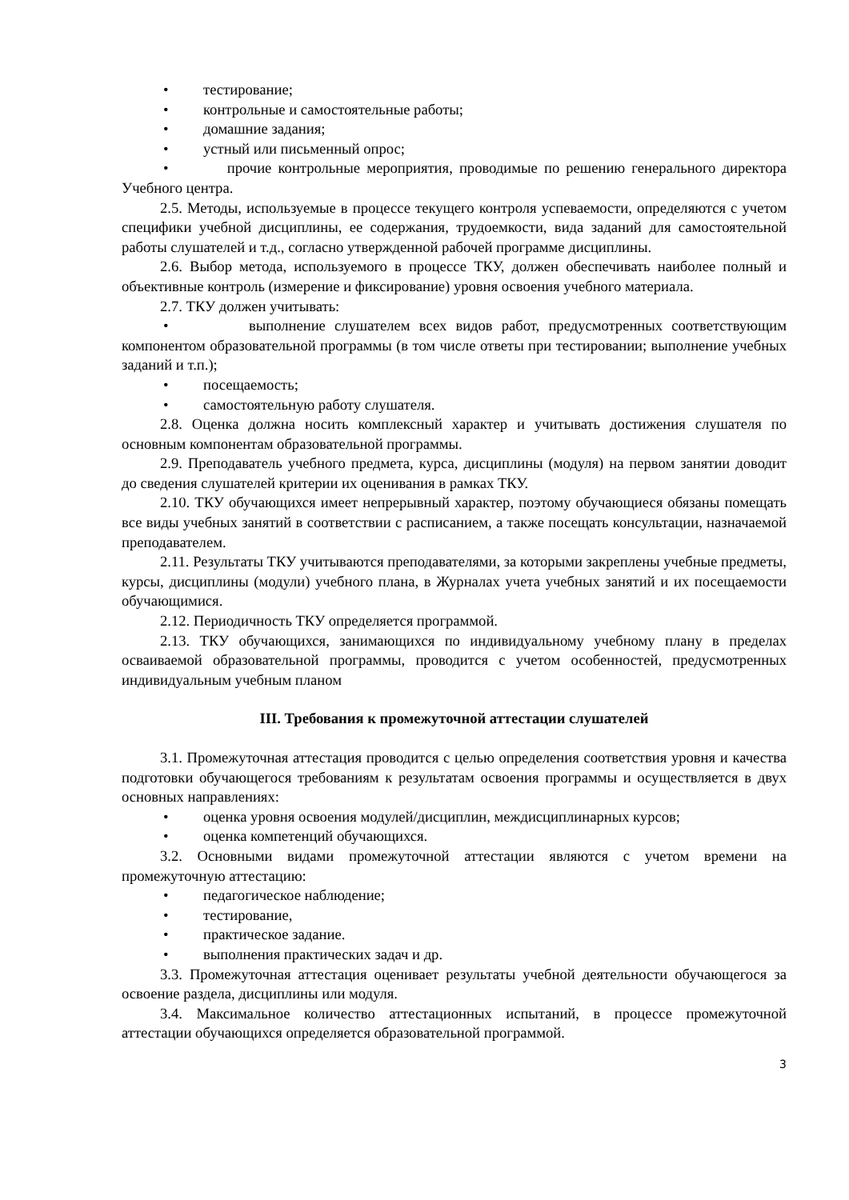• тестирование;
• контрольные и самостоятельные работы;
• домашние задания;
• устный или письменный опрос;
• прочие контрольные мероприятия, проводимые по решению генерального директора Учебного центра.
2.5. Методы, используемые в процессе текущего контроля успеваемости, определяются с учетом специфики учебной дисциплины, ее содержания, трудоемкости, вида заданий для самостоятельной работы слушателей и т.д., согласно утвержденной рабочей программе дисциплины.
2.6. Выбор метода, используемого в процессе ТКУ, должен обеспечивать наиболее полный и объективные контроль (измерение и фиксирование) уровня освоения учебного материала.
2.7. ТКУ должен учитывать:
• выполнение слушателем всех видов работ, предусмотренных соответствующим компонентом образовательной программы (в том числе ответы при тестировании; выполнение учебных заданий и т.п.);
• посещаемость;
• самостоятельную работу слушателя.
2.8. Оценка должна носить комплексный характер и учитывать достижения слушателя по основным компонентам образовательной программы.
2.9. Преподаватель учебного предмета, курса, дисциплины (модуля) на первом занятии доводит до сведения слушателей критерии их оценивания в рамках ТКУ.
2.10. ТКУ обучающихся имеет непрерывный характер, поэтому обучающиеся обязаны помещать все виды учебных занятий в соответствии с расписанием, а также посещать консультации, назначаемой преподавателем.
2.11. Результаты ТКУ учитываются преподавателями, за которыми закреплены учебные предметы, курсы, дисциплины (модули) учебного плана, в Журналах учета учебных занятий и их посещаемости обучающимися.
2.12. Периодичность ТКУ определяется программой.
2.13. ТКУ обучающихся, занимающихся по индивидуальному учебному плану в пределах осваиваемой образовательной программы, проводится с учетом особенностей, предусмотренных индивидуальным учебным планом
III. Требования к промежуточной аттестации слушателей
3.1. Промежуточная аттестация проводится с целью определения соответствия уровня и качества подготовки обучающегося требованиям к результатам освоения программы и осуществляется в двух основных направлениях:
• оценка уровня освоения модулей/дисциплин, междисциплинарных курсов;
• оценка компетенций обучающихся.
3.2. Основными видами промежуточной аттестации являются с учетом времени на промежуточную аттестацию:
• педагогическое наблюдение;
• тестирование,
• практическое задание.
• выполнения практических задач и др.
3.3. Промежуточная аттестация оценивает результаты учебной деятельности обучающегося за освоение раздела, дисциплины или модуля.
3.4. Максимальное количество аттестационных испытаний, в процессе промежуточной аттестации обучающихся определяется образовательной программой.
3